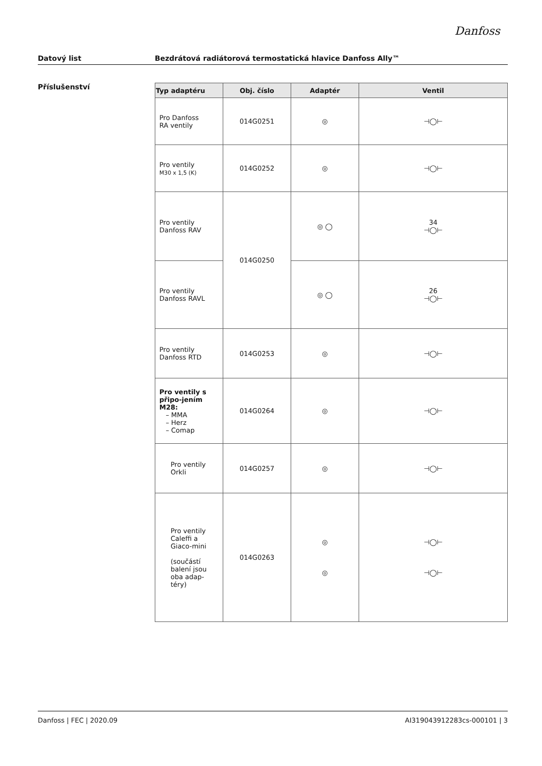Danfoss
Datový list Bezdrátová radiátorová termostatická hlavice Danfoss Ally™
Příslušenství
| Typ adaptéru | Obj. číslo | Adaptér | Ventil |
| --- | --- | --- | --- |
| Pro Danfoss RA ventily | 014G0251 | ◎ | ⊣◯⊢ |
| Pro ventily M30 x 1,5 (K) | 014G0252 | ◎ | ⊣◯⊢ |
| Pro ventily Danfoss RAV | 014G0250 | ◎ ◯ | 34 ⊣◯⊢ |
| Pro ventily Danfoss RAVL | | ◎ ◯ | 26 ⊣◯⊢ |
| Pro ventily Danfoss RTD | 014G0253 | ◎ | ⊣◯⊢ |
| Pro ventily s připo-jením M28: – MMA – Herz – Comap | 014G0264 | ◎ | ⊣◯⊢ |
| Pro ventily Orkli | 014G0257 | ◎ | ⊣◯⊢ |
| Pro ventily Caleffi a Giaco-mini (součástí balení jsou oba adap-téry) | 014G0263 | ◎ ◎ | ⊣◯⊢ ⊣◯⊢ |
Danfoss | FEC | 2020.09 AI319043912283cs-000101 | 3